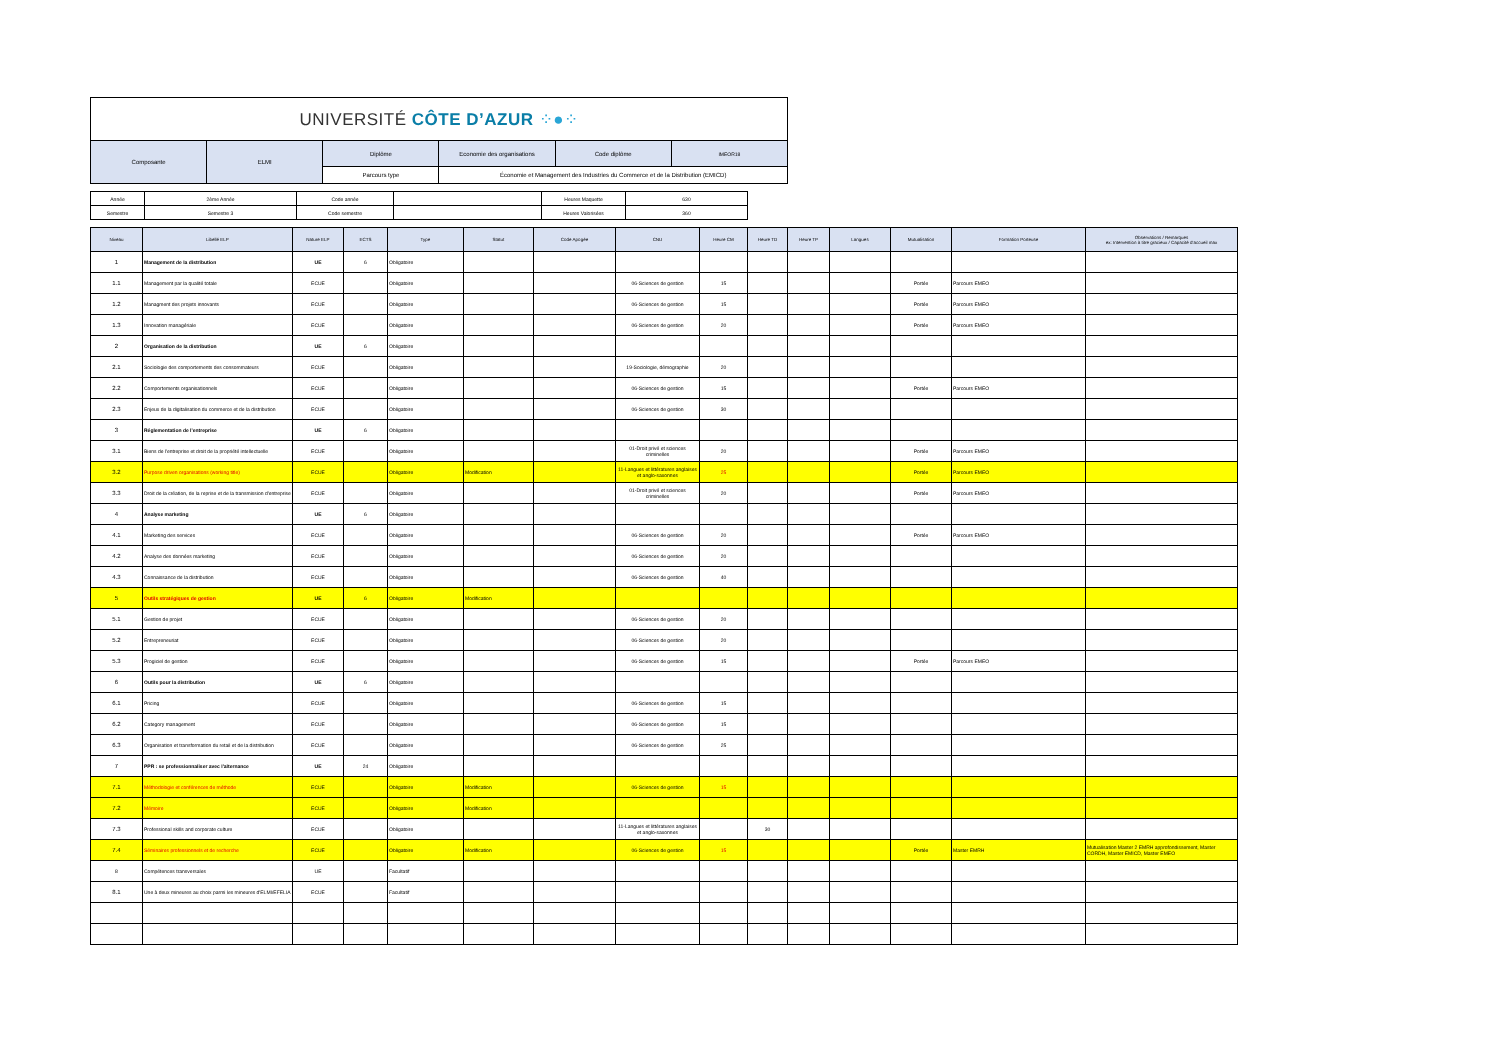| UNIVERSITÉ CÔTE D’AZUR ⁘●⁘ | | | | | |
| Composante | ELMI | Diplôme | Economie des organisations | Code diplôme | IMEOR18 |
| | | Parcours type | Économie et Management des Industries du Commerce et de la Distribution (EMICD) | | |
| Année | 2ème Année | Code année | | Heures Maquette | 630 |
| Semestre | Semestre 3 | Code semestre | | Heures Valorisées | 360 |
| Niveau | Libellé ELP | Nature ELP | ECTS | Type | Statut | Code Apogée | CNU | Heure CM | Heure TD | Heure TP | Langues | Mutualisation | Formation Porteuse | Observations / Remarques ex: Intervention à titre gracieux / Capacité d'accueil max |
| --- | --- | --- | --- | --- | --- | --- | --- | --- | --- | --- | --- | --- | --- | --- |
| 1 | Management de la distribution | UE | 6 | Obligatoire | | | | | | | | | | |
| 1.1 | Management par la qualité totale | ECUE | | Obligatoire | | | 06-Sciences de gestion | 15 | | | | Portée | Parcours EMEO | |
| 1.2 | Managment des projets innovants | ECUE | | Obligatoire | | | 06-Sciences de gestion | 15 | | | | Portée | Parcours EMEO | |
| 1.3 | Innovation managériale | ECUE | | Obligatoire | | | 06-Sciences de gestion | 20 | | | | Portée | Parcours EMEO | |
| 2 | Organisation de la distribution | UE | 6 | Obligatoire | | | | | | | | | | |
| 2.1 | Sociologie des comportements des consommateurs | ECUE | | Obligatoire | | | 19-Sociologie, démographie | 20 | | | | | | |
| 2.2 | Comportements organisationnels | ECUE | | Obligatoire | | | 06-Sciences de gestion | 15 | | | | Portée | Parcours EMEO | |
| 2.3 | Enjeux de la digitalisation du commerce et de la distribution | ECUE | | Obligatoire | | | 06-Sciences de gestion | 30 | | | | | | |
| 3 | Réglementation de l'entreprise | UE | 6 | Obligatoire | | | | | | | | | | |
| 3.1 | Biens de l'entreprise et droit de la propriété intellectuelle | ECUE | | Obligatoire | | | 01-Droit privé et sciences criminelles | 20 | | | | Portée | Parcours EMEO | |
| 3.2 | Purpose driven organisations (working title) | ECUE | | Obligatoire | Modification | | 11-Langues et littératures anglaises et anglo-saxonnes | 25 | | | | Portée | Parcours EMEO | |
| 3.3 | Droit de la création, de la reprise et de la transmission d'entreprise | ECUE | | Obligatoire | | | 01-Droit privé et sciences criminelles | 20 | | | | Portée | Parcours EMEO | |
| 4 | Analyse marketing | UE | 6 | Obligatoire | | | | | | | | | | |
| 4.1 | Marketing des services | ECUE | | Obligatoire | | | 06-Sciences de gestion | 20 | | | | Portée | Parcours EMEO | |
| 4.2 | Analyse des données marketing | ECUE | | Obligatoire | | | 06-Sciences de gestion | 20 | | | | | | |
| 4.3 | Connaissance de la distribution | ECUE | | Obligatoire | | | 06-Sciences de gestion | 40 | | | | | | |
| 5 | Outils stratégiques de gestion | UE | 6 | Obligatoire | Modification | | | | | | | | | |
| 5.1 | Gestion de projet | ECUE | | Obligatoire | | | 06-Sciences de gestion | 20 | | | | | | |
| 5.2 | Entrepreneuriat | ECUE | | Obligatoire | | | 06-Sciences de gestion | 20 | | | | | | |
| 5.3 | Progiciel de gestion | ECUE | | Obligatoire | | | 06-Sciences de gestion | 15 | | | | Portée | Parcours EMEO | |
| 6 | Outils pour la distribution | UE | 6 | Obligatoire | | | | | | | | | | |
| 6.1 | Pricing | ECUE | | Obligatoire | | | 06-Sciences de gestion | 15 | | | | | | |
| 6.2 | Category management | ECUE | | Obligatoire | | | 06-Sciences de gestion | 15 | | | | | | |
| 6.3 | Organisation et transformation du retail et de la distribution | ECUE | | Obligatoire | | | 06-Sciences de gestion | 25 | | | | | | |
| 7 | PPR : se professionnaliser avec l'alternance | UE | 24 | Obligatoire | | | | | | | | | | |
| 7.1 | Méthodologie et conférences de méthode | ECUE | | Obligatoire | Modification | | 06-Sciences de gestion | 15 | | | | | | |
| 7.2 | Mémoire | ECUE | | Obligatoire | Modification | | | | | | | | | |
| 7.3 | Professional skills and corporate culture | ECUE | | Obligatoire | | | 11-Langues et littératures anglaises et anglo-saxonnes | | 30 | | | | | |
| 7.4 | Séminaires professionnels et de recherche | ECUE | | Obligatoire | Modification | | 06-Sciences de gestion | 15 | | | | Portée | Master EMRH | Mutualisation Master 2 EMRH approfondissement, Master CORDH, Master EMICD, Master EMEO |
| 8 | Compétences transversales | UE | | Facultatif | | | | | | | | | | |
| 8.1 | Une à deux mineures au choix parmi les mineures d'ELMI/EFELIA | ECUE | | Facultatif | | | | | | | | | | |